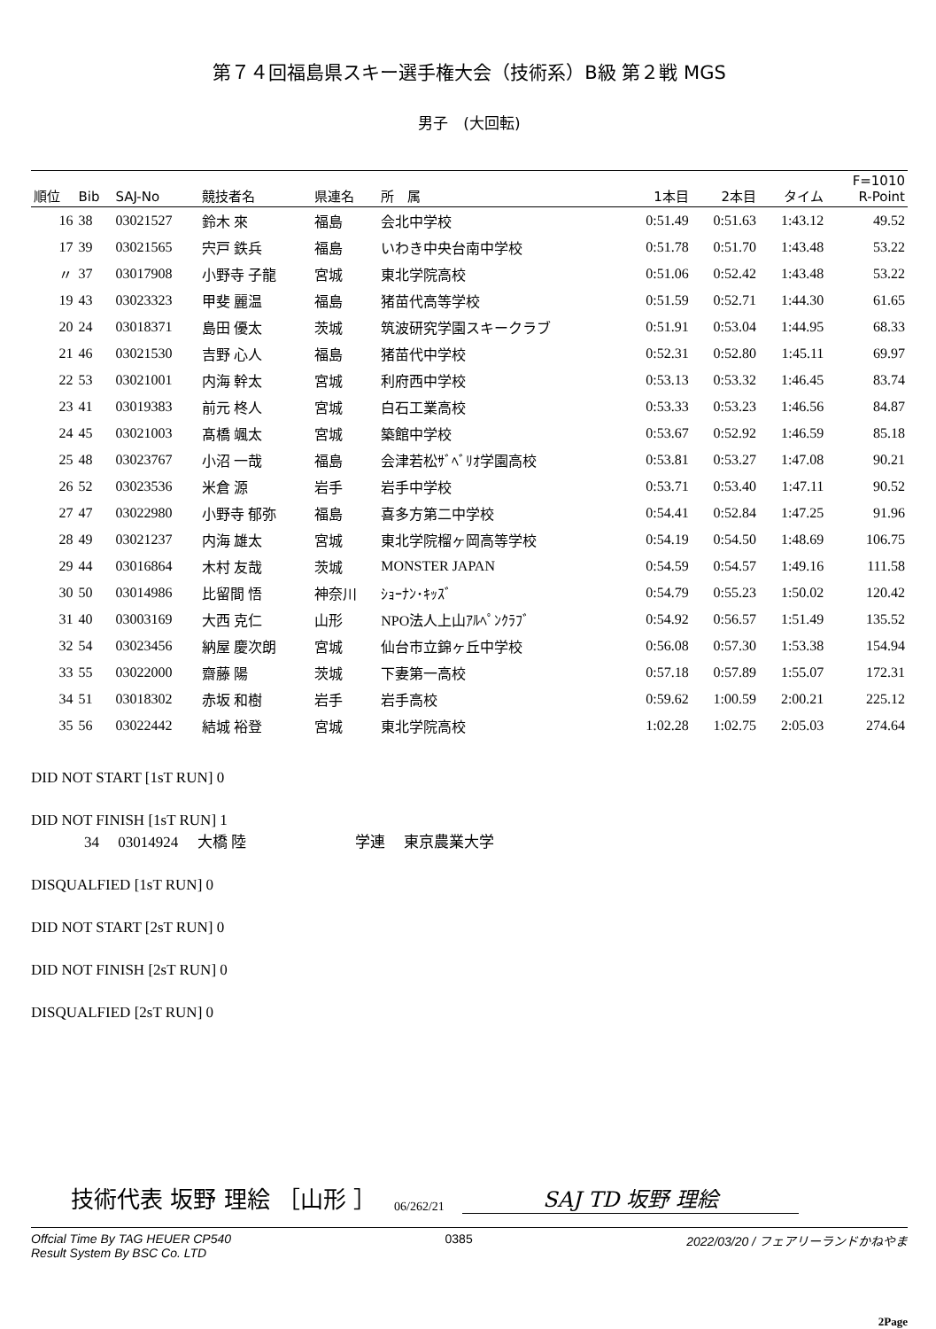第７４回福島県スキー選手権大会（技術系）B級 第２戦 MGS
男子　(大回転)
| 順位 | Bib | SAJ-No | 競技者名 | 県連名 | 所 属 | 1本目 | 2本目 | タイム | F=1010 R-Point |
| --- | --- | --- | --- | --- | --- | --- | --- | --- | --- |
| 16 | 38 | 03021527 | 鈴木 來 | 福島 | 会北中学校 | 0:51.49 | 0:51.63 | 1:43.12 | 49.52 |
| 17 | 39 | 03021565 | 宍戸 鉄兵 | 福島 | いわき中央台南中学校 | 0:51.78 | 0:51.70 | 1:43.48 | 53.22 |
| 〃 | 37 | 03017908 | 小野寺 子龍 | 宮城 | 東北学院高校 | 0:51.06 | 0:52.42 | 1:43.48 | 53.22 |
| 19 | 43 | 03023323 | 甲斐 麗温 | 福島 | 猪苗代高等学校 | 0:51.59 | 0:52.71 | 1:44.30 | 61.65 |
| 20 | 24 | 03018371 | 島田 優太 | 茨城 | 筑波研究学園スキークラブ | 0:51.91 | 0:53.04 | 1:44.95 | 68.33 |
| 21 | 46 | 03021530 | 吉野 心人 | 福島 | 猪苗代中学校 | 0:52.31 | 0:52.80 | 1:45.11 | 69.97 |
| 22 | 53 | 03021001 | 内海 幹太 | 宮城 | 利府西中学校 | 0:53.13 | 0:53.32 | 1:46.45 | 83.74 |
| 23 | 41 | 03019383 | 前元 柊人 | 宮城 | 白石工業高校 | 0:53.33 | 0:53.23 | 1:46.56 | 84.87 |
| 24 | 45 | 03021003 | 髙橋 颯太 | 宮城 | 築館中学校 | 0:53.67 | 0:52.92 | 1:46.59 | 85.18 |
| 25 | 48 | 03023767 | 小沼 一哉 | 福島 | 会津若松ｻﾞﾍﾞﾘｵ学園高校 | 0:53.81 | 0:53.27 | 1:47.08 | 90.21 |
| 26 | 52 | 03023536 | 米倉 源 | 岩手 | 岩手中学校 | 0:53.71 | 0:53.40 | 1:47.11 | 90.52 |
| 27 | 47 | 03022980 | 小野寺 郁弥 | 福島 | 喜多方第二中学校 | 0:54.41 | 0:52.84 | 1:47.25 | 91.96 |
| 28 | 49 | 03021237 | 内海 雄太 | 宮城 | 東北学院榴ヶ岡高等学校 | 0:54.19 | 0:54.50 | 1:48.69 | 106.75 |
| 29 | 44 | 03016864 | 木村 友哉 | 茨城 | MONSTER JAPAN | 0:54.59 | 0:54.57 | 1:49.16 | 111.58 |
| 30 | 50 | 03014986 | 比留間 悟 | 神奈川 | ｼｮｰﾅﾝ･ｷｯｽﾞ | 0:54.79 | 0:55.23 | 1:50.02 | 120.42 |
| 31 | 40 | 03003169 | 大西 克仁 | 山形 | NPO法人上山ｱﾙﾍﾟﾝｸﾗﾌﾞ | 0:54.92 | 0:56.57 | 1:51.49 | 135.52 |
| 32 | 54 | 03023456 | 納屋 慶次朗 | 宮城 | 仙台市立錦ヶ丘中学校 | 0:56.08 | 0:57.30 | 1:53.38 | 154.94 |
| 33 | 55 | 03022000 | 齋藤 陽 | 茨城 | 下妻第一高校 | 0:57.18 | 0:57.89 | 1:55.07 | 172.31 |
| 34 | 51 | 03018302 | 赤坂 和樹 | 岩手 | 岩手高校 | 0:59.62 | 1:00.59 | 2:00.21 | 225.12 |
| 35 | 56 | 03022442 | 結城 裕登 | 宮城 | 東北学院高校 | 1:02.28 | 1:02.75 | 2:05.03 | 274.64 |
DID NOT START [1sT RUN] 0
DID NOT FINISH [1sT RUN] 1
34 　03014924 　大橋 陸 　　　　　　　学連 　東京農業大学
DISQUALFIED [1sT RUN] 0
DID NOT START [2sT RUN] 0
DID NOT FINISH [2sT RUN] 0
DISQUALFIED [2sT RUN] 0
技術代表 坂野 理絵 ［山形 ］ 06/262/21 SAJ TD 坂野 理絵
Offcial Time By TAG HEUER CP540
Result System By BSC Co. LTD 0385 2022/03/20 / フェアリーランドかねやま
2Page